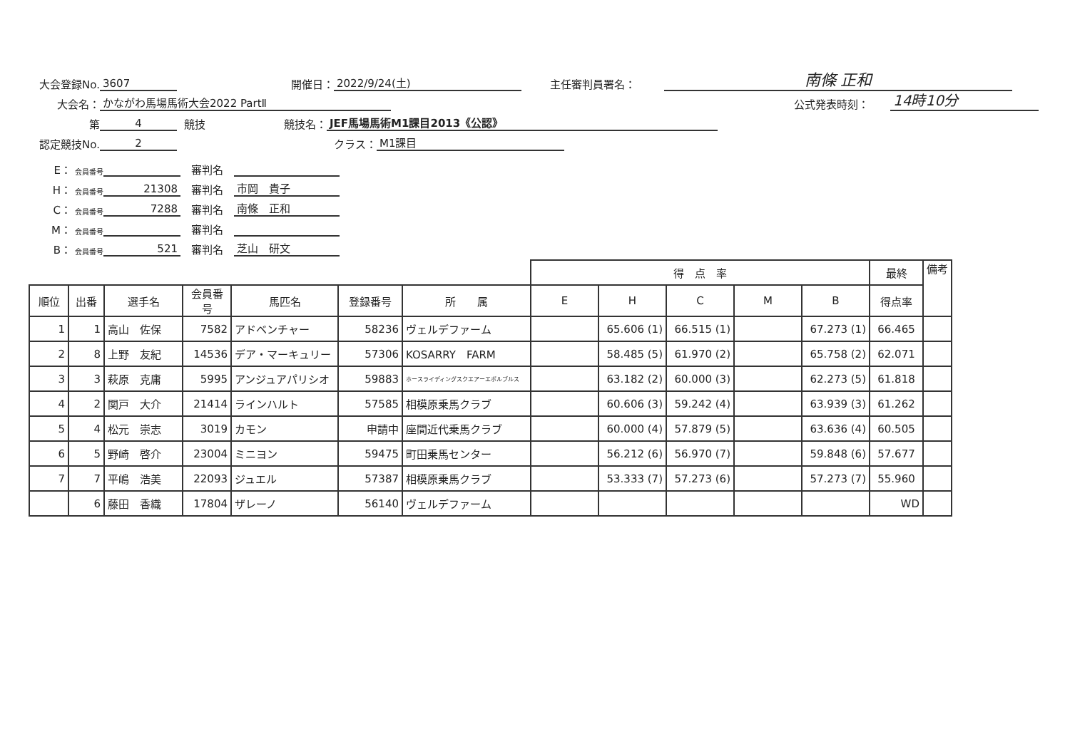大会登録No. 3607 開催日： 2022/9/24(土) 主任審判員署名： 南條 正和
大会名： かながわ馬場馬術大会2022 PartⅡ 公式発表時刻： 14時10分
第 4 競技 競技名： JEF馬場馬術M1課目2013《公認》
認定競技No. 2 クラス： M1課目
E： 会員番号 審判名
H： 会員番号 21308 審判名 市岡　貴子
C： 会員番号 7288 審判名 南條　正和
M： 会員番号 審判名
B： 会員番号 521 審判名 芝山　研文
| | | | | | | | 得 点 率 | | | | | 最終 | 備考 |
| --- | --- | --- | --- | --- | --- | --- | --- | --- | --- | --- | --- | --- | --- |
| 順位 | 出番 | 選手名 | 会員番号 | 馬匹名 | 登録番号 | 所 属 | E | H | C | M | B | 得点率 | |
| 1 | 1 | 高山 佐保 | 7582 | アドベンチャー | 58236 | ヴェルデファーム | | 65.606 (1) | 66.515 (1) | | 67.273 (1) | 66.465 | |
| 2 | 8 | 上野 友紀 | 14536 | デア・マーキュリー | 57306 | KOSARRY FARM | | 58.485 (5) | 61.970 (2) | | 65.758 (2) | 62.071 | |
| 3 | 3 | 萩原 克庸 | 5995 | アンジュアパリシオ | 59883 | ホースライディングスクエアーエボルブルス | | 63.182 (2) | 60.000 (3) | | 62.273 (5) | 61.818 | |
| 4 | 2 | 関戸 大介 | 21414 | ラインハルト | 57585 | 相模原乗馬クラブ | | 60.606 (3) | 59.242 (4) | | 63.939 (3) | 61.262 | |
| 5 | 4 | 松元 崇志 | 3019 | カモン | 申請中 | 座間近代乗馬クラブ | | 60.000 (4) | 57.879 (5) | | 63.636 (4) | 60.505 | |
| 6 | 5 | 野崎 啓介 | 23004 | ミニヨン | 59475 | 町田乗馬センター | | 56.212 (6) | 56.970 (7) | | 59.848 (6) | 57.677 | |
| 7 | 7 | 平嶋 浩美 | 22093 | ジュエル | 57387 | 相模原乗馬クラブ | | 53.333 (7) | 57.273 (6) | | 57.273 (7) | 55.960 | |
| | 6 | 藤田 香織 | 17804 | ザレーノ | 56140 | ヴェルデファーム | | | | | | WD | |